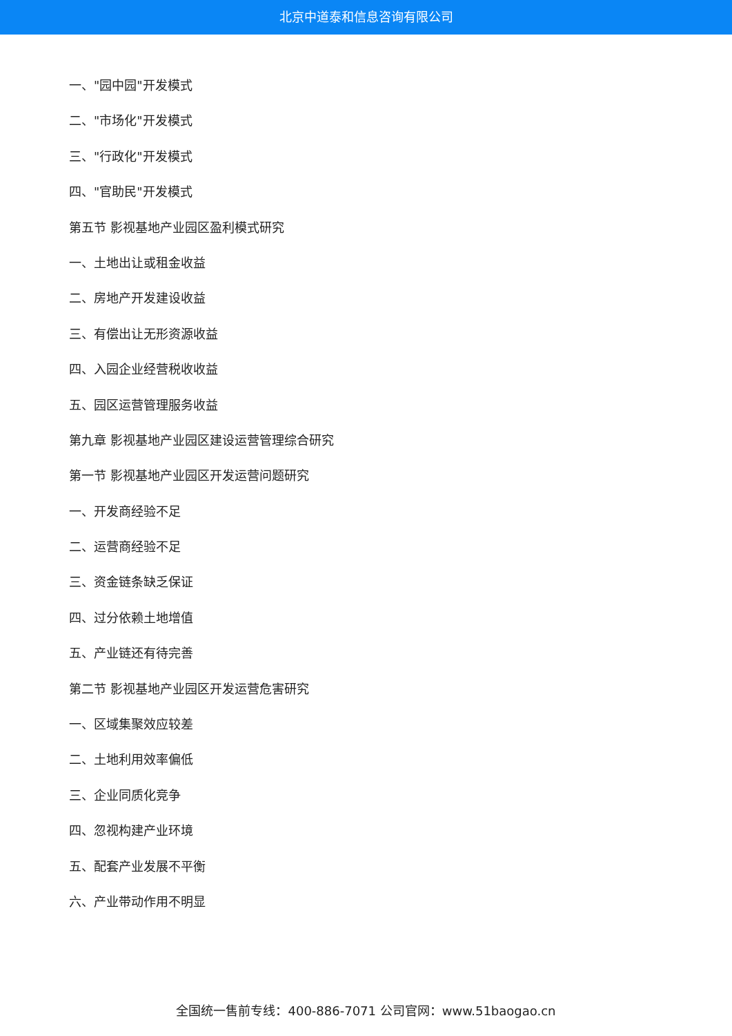北京中道泰和信息咨询有限公司
一、"园中园"开发模式
二、"市场化"开发模式
三、"行政化"开发模式
四、"官助民"开发模式
第五节 影视基地产业园区盈利模式研究
一、土地出让或租金收益
二、房地产开发建设收益
三、有偿出让无形资源收益
四、入园企业经营税收收益
五、园区运营管理服务收益
第九章 影视基地产业园区建设运营管理综合研究
第一节 影视基地产业园区开发运营问题研究
一、开发商经验不足
二、运营商经验不足
三、资金链条缺乏保证
四、过分依赖土地增值
五、产业链还有待完善
第二节 影视基地产业园区开发运营危害研究
一、区域集聚效应较差
二、土地利用效率偏低
三、企业同质化竞争
四、忽视构建产业环境
五、配套产业发展不平衡
六、产业带动作用不明显
全国统一售前专线：400-886-7071 公司官网：www.51baogao.cn